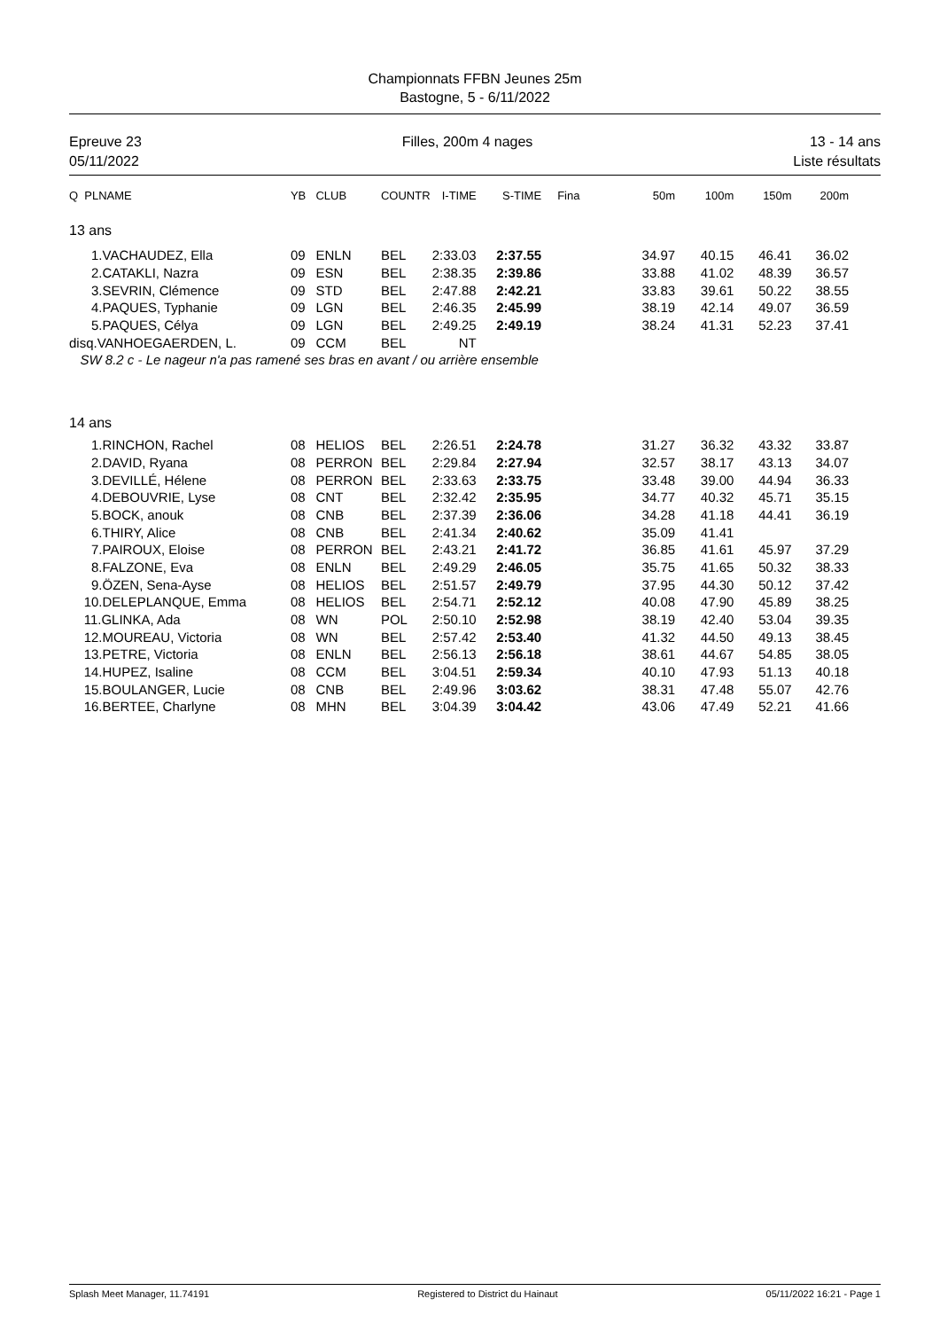Championnats FFBN Jeunes 25m
Bastogne, 5 - 6/11/2022
Epreuve 23
05/11/2022
Filles, 200m 4 nages 13 - 14 ans
Liste résultats
| Q PLNAME | YB | CLUB | COUNTR | I-TIME | S-TIME | Fina | 50m | 100m | 150m | 200m |
| --- | --- | --- | --- | --- | --- | --- | --- | --- | --- | --- |
| 13 ans | | | | | | | | | | |
| 1.VACHAUDEZ, Ella | 09 | ENLN | BEL | 2:33.03 | 2:37.55 | | 34.97 | 40.15 | 46.41 | 36.02 |
| 2.CATAKLI, Nazra | 09 | ESN | BEL | 2:38.35 | 2:39.86 | | 33.88 | 41.02 | 48.39 | 36.57 |
| 3.SEVRIN, Clémence | 09 | STD | BEL | 2:47.88 | 2:42.21 | | 33.83 | 39.61 | 50.22 | 38.55 |
| 4.PAQUES, Typhanie | 09 | LGN | BEL | 2:46.35 | 2:45.99 | | 38.19 | 42.14 | 49.07 | 36.59 |
| 5.PAQUES, Célya | 09 | LGN | BEL | 2:49.25 | 2:49.19 | | 38.24 | 41.31 | 52.23 | 37.41 |
| disq.VANHOEGAERDEN, L. | 09 | CCM | BEL | NT | | | | | | |
| SW 8.2 c - Le nageur n'a pas ramené ses bras en avant / ou arrière ensemble | | | | | | | | | | |
| 14 ans | | | | | | | | | | |
| 1.RINCHON, Rachel | 08 | HELIOS | BEL | 2:26.51 | 2:24.78 | | 31.27 | 36.32 | 43.32 | 33.87 |
| 2.DAVID, Ryana | 08 | PERRON | BEL | 2:29.84 | 2:27.94 | | 32.57 | 38.17 | 43.13 | 34.07 |
| 3.DEVILLÉ, Hélene | 08 | PERRON | BEL | 2:33.63 | 2:33.75 | | 33.48 | 39.00 | 44.94 | 36.33 |
| 4.DEBOUVRIE, Lyse | 08 | CNT | BEL | 2:32.42 | 2:35.95 | | 34.77 | 40.32 | 45.71 | 35.15 |
| 5.BOCK, anouk | 08 | CNB | BEL | 2:37.39 | 2:36.06 | | 34.28 | 41.18 | 44.41 | 36.19 |
| 6.THIRY, Alice | 08 | CNB | BEL | 2:41.34 | 2:40.62 | | 35.09 | 41.41 | | |
| 7.PAIROUX, Eloise | 08 | PERRON | BEL | 2:43.21 | 2:41.72 | | 36.85 | 41.61 | 45.97 | 37.29 |
| 8.FALZONE, Eva | 08 | ENLN | BEL | 2:49.29 | 2:46.05 | | 35.75 | 41.65 | 50.32 | 38.33 |
| 9.ÖZEN, Sena-Ayse | 08 | HELIOS | BEL | 2:51.57 | 2:49.79 | | 37.95 | 44.30 | 50.12 | 37.42 |
| 10.DELEPLANQUE, Emma | 08 | HELIOS | BEL | 2:54.71 | 2:52.12 | | 40.08 | 47.90 | 45.89 | 38.25 |
| 11.GLINKA, Ada | 08 | WN | POL | 2:50.10 | 2:52.98 | | 38.19 | 42.40 | 53.04 | 39.35 |
| 12.MOUREAU, Victoria | 08 | WN | BEL | 2:57.42 | 2:53.40 | | 41.32 | 44.50 | 49.13 | 38.45 |
| 13.PETRE, Victoria | 08 | ENLN | BEL | 2:56.13 | 2:56.18 | | 38.61 | 44.67 | 54.85 | 38.05 |
| 14.HUPEZ, Isaline | 08 | CCM | BEL | 3:04.51 | 2:59.34 | | 40.10 | 47.93 | 51.13 | 40.18 |
| 15.BOULANGER, Lucie | 08 | CNB | BEL | 2:49.96 | 3:03.62 | | 38.31 | 47.48 | 55.07 | 42.76 |
| 16.BERTEE, Charlyne | 08 | MHN | BEL | 3:04.39 | 3:04.42 | | 43.06 | 47.49 | 52.21 | 41.66 |
Splash Meet Manager, 11.74191 Registered to District du Hainaut 05/11/2022 16:21 - Page 1